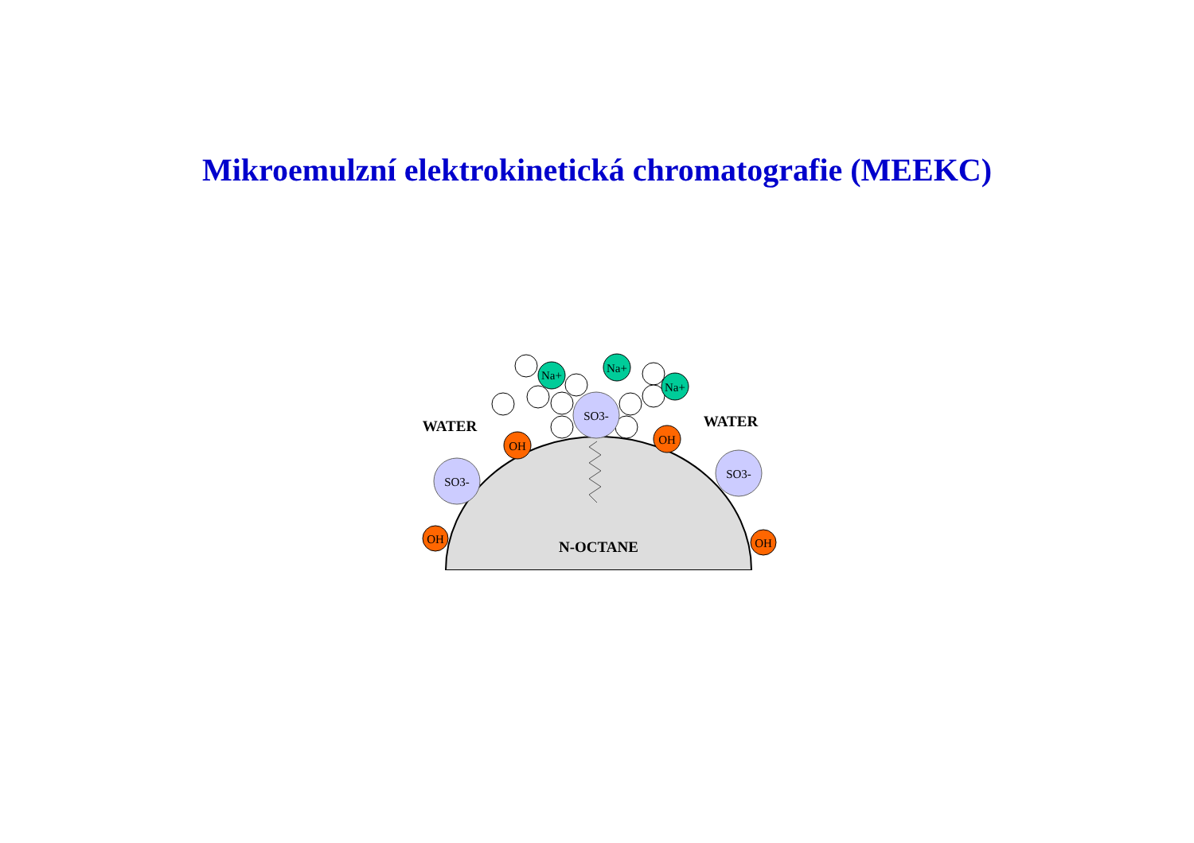Mikroemulzní elektrokinetická chromatografie (MEEKC)
Na+
Na+
Na+
SO3-
SO3-
SO3-
OH
OH
OH
OH
WATER
WATER
N-OCTANE